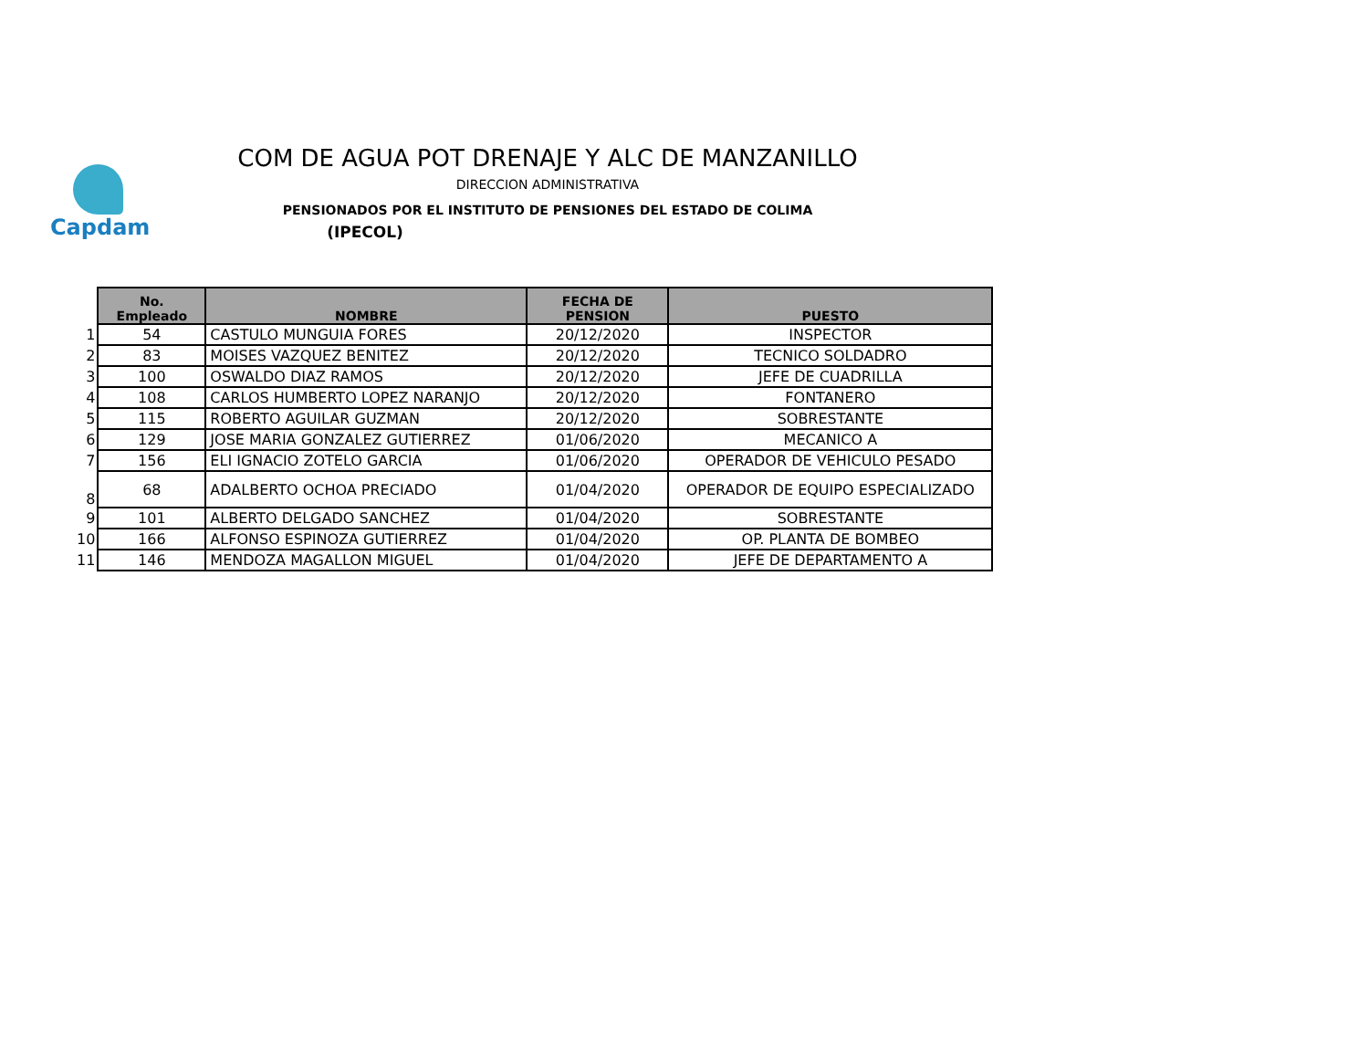Capdam
COM DE AGUA POT DRENAJE Y ALC DE MANZANILLO
DIRECCION ADMINISTRATIVA
PENSIONADOS POR EL INSTITUTO DE PENSIONES DEL ESTADO DE COLIMA
(IPECOL)
| | No. Empleado | NOMBRE | FECHA DE PENSION | PUESTO |
| 1 | 54 | CASTULO MUNGUIA FORES | 20/12/2020 | INSPECTOR |
| 2 | 83 | MOISES VAZQUEZ BENITEZ | 20/12/2020 | TECNICO SOLDADRO |
| 3 | 100 | OSWALDO DIAZ RAMOS | 20/12/2020 | JEFE DE CUADRILLA |
| 4 | 108 | CARLOS HUMBERTO LOPEZ NARANJO | 20/12/2020 | FONTANERO |
| 5 | 115 | ROBERTO AGUILAR GUZMAN | 20/12/2020 | SOBRESTANTE |
| 6 | 129 | JOSE MARIA GONZALEZ GUTIERREZ | 01/06/2020 | MECANICO A |
| 7 | 156 | ELI IGNACIO ZOTELO GARCIA | 01/06/2020 | OPERADOR DE VEHICULO PESADO |
| 8 | 68 | ADALBERTO OCHOA PRECIADO | 01/04/2020 | OPERADOR DE EQUIPO ESPECIALIZADO |
| 9 | 101 | ALBERTO DELGADO SANCHEZ | 01/04/2020 | SOBRESTANTE |
| 10 | 166 | ALFONSO ESPINOZA GUTIERREZ | 01/04/2020 | OP. PLANTA DE BOMBEO |
| 11 | 146 | MENDOZA MAGALLON MIGUEL | 01/04/2020 | JEFE DE DEPARTAMENTO A |